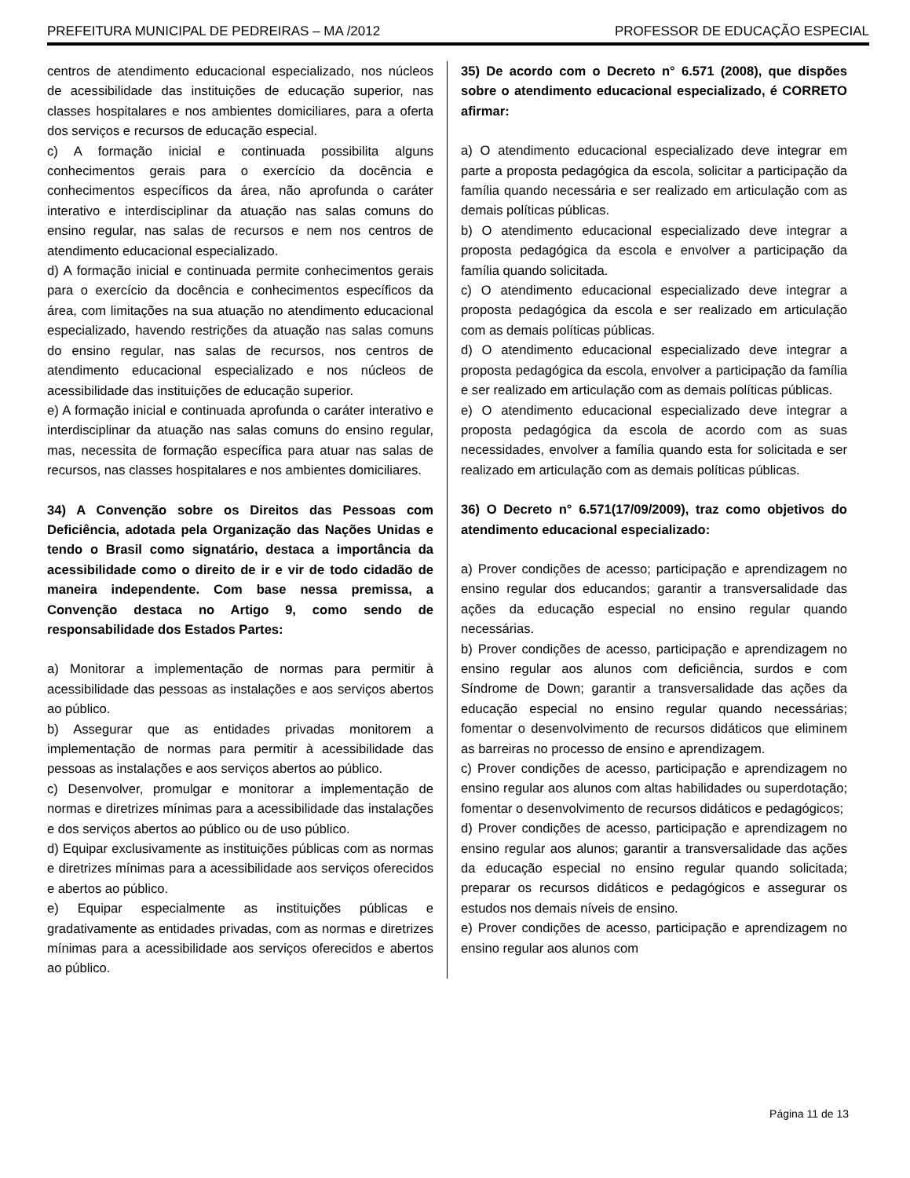PREFEITURA MUNICIPAL DE PEDREIRAS – MA /2012 PROFESSOR DE EDUCAÇÃO ESPECIAL
centros de atendimento educacional especializado, nos núcleos de acessibilidade das instituições de educação superior, nas classes hospitalares e nos ambientes domiciliares, para a oferta dos serviços e recursos de educação especial.
c) A formação inicial e continuada possibilita alguns conhecimentos gerais para o exercício da docência e conhecimentos específicos da área, não aprofunda o caráter interativo e interdisciplinar da atuação nas salas comuns do ensino regular, nas salas de recursos e nem nos centros de atendimento educacional especializado.
d) A formação inicial e continuada permite conhecimentos gerais para o exercício da docência e conhecimentos específicos da área, com limitações na sua atuação no atendimento educacional especializado, havendo restrições da atuação nas salas comuns do ensino regular, nas salas de recursos, nos centros de atendimento educacional especializado e nos núcleos de acessibilidade das instituições de educação superior.
e) A formação inicial e continuada aprofunda o caráter interativo e interdisciplinar da atuação nas salas comuns do ensino regular, mas, necessita de formação específica para atuar nas salas de recursos, nas classes hospitalares e nos ambientes domiciliares.
34) A Convenção sobre os Direitos das Pessoas com Deficiência, adotada pela Organização das Nações Unidas e tendo o Brasil como signatário, destaca a importância da acessibilidade como o direito de ir e vir de todo cidadão de maneira independente. Com base nessa premissa, a Convenção destaca no Artigo 9, como sendo de responsabilidade dos Estados Partes:
a) Monitorar a implementação de normas para permitir à acessibilidade das pessoas as instalações e aos serviços abertos ao público.
b) Assegurar que as entidades privadas monitorem a implementação de normas para permitir à acessibilidade das pessoas as instalações e aos serviços abertos ao público.
c) Desenvolver, promulgar e monitorar a implementação de normas e diretrizes mínimas para a acessibilidade das instalações e dos serviços abertos ao público ou de uso público.
d) Equipar exclusivamente as instituições públicas com as normas e diretrizes mínimas para a acessibilidade aos serviços oferecidos e abertos ao público.
e) Equipar especialmente as instituições públicas e gradativamente as entidades privadas, com as normas e diretrizes mínimas para a acessibilidade aos serviços oferecidos e abertos ao público.
35) De acordo com o Decreto n° 6.571 (2008), que dispões sobre o atendimento educacional especializado, é CORRETO afirmar:
a) O atendimento educacional especializado deve integrar em parte a proposta pedagógica da escola, solicitar a participação da família quando necessária e ser realizado em articulação com as demais políticas públicas.
b) O atendimento educacional especializado deve integrar a proposta pedagógica da escola e envolver a participação da família quando solicitada.
c) O atendimento educacional especializado deve integrar a proposta pedagógica da escola e ser realizado em articulação com as demais políticas públicas.
d) O atendimento educacional especializado deve integrar a proposta pedagógica da escola, envolver a participação da família e ser realizado em articulação com as demais políticas públicas.
e) O atendimento educacional especializado deve integrar a proposta pedagógica da escola de acordo com as suas necessidades, envolver a família quando esta for solicitada e ser realizado em articulação com as demais políticas públicas.
36) O Decreto n° 6.571(17/09/2009), traz como objetivos do atendimento educacional especializado:
a) Prover condições de acesso; participação e aprendizagem no ensino regular dos educandos; garantir a transversalidade das ações da educação especial no ensino regular quando necessárias.
b) Prover condições de acesso, participação e aprendizagem no ensino regular aos alunos com deficiência, surdos e com Síndrome de Down; garantir a transversalidade das ações da educação especial no ensino regular quando necessárias; fomentar o desenvolvimento de recursos didáticos que eliminem as barreiras no processo de ensino e aprendizagem.
c) Prover condições de acesso, participação e aprendizagem no ensino regular aos alunos com altas habilidades ou superdotação; fomentar o desenvolvimento de recursos didáticos e pedagógicos;
d) Prover condições de acesso, participação e aprendizagem no ensino regular aos alunos; garantir a transversalidade das ações da educação especial no ensino regular quando solicitada; preparar os recursos didáticos e pedagógicos e assegurar os estudos nos demais níveis de ensino.
e) Prover condições de acesso, participação e aprendizagem no ensino regular aos alunos com
Página 11 de 13